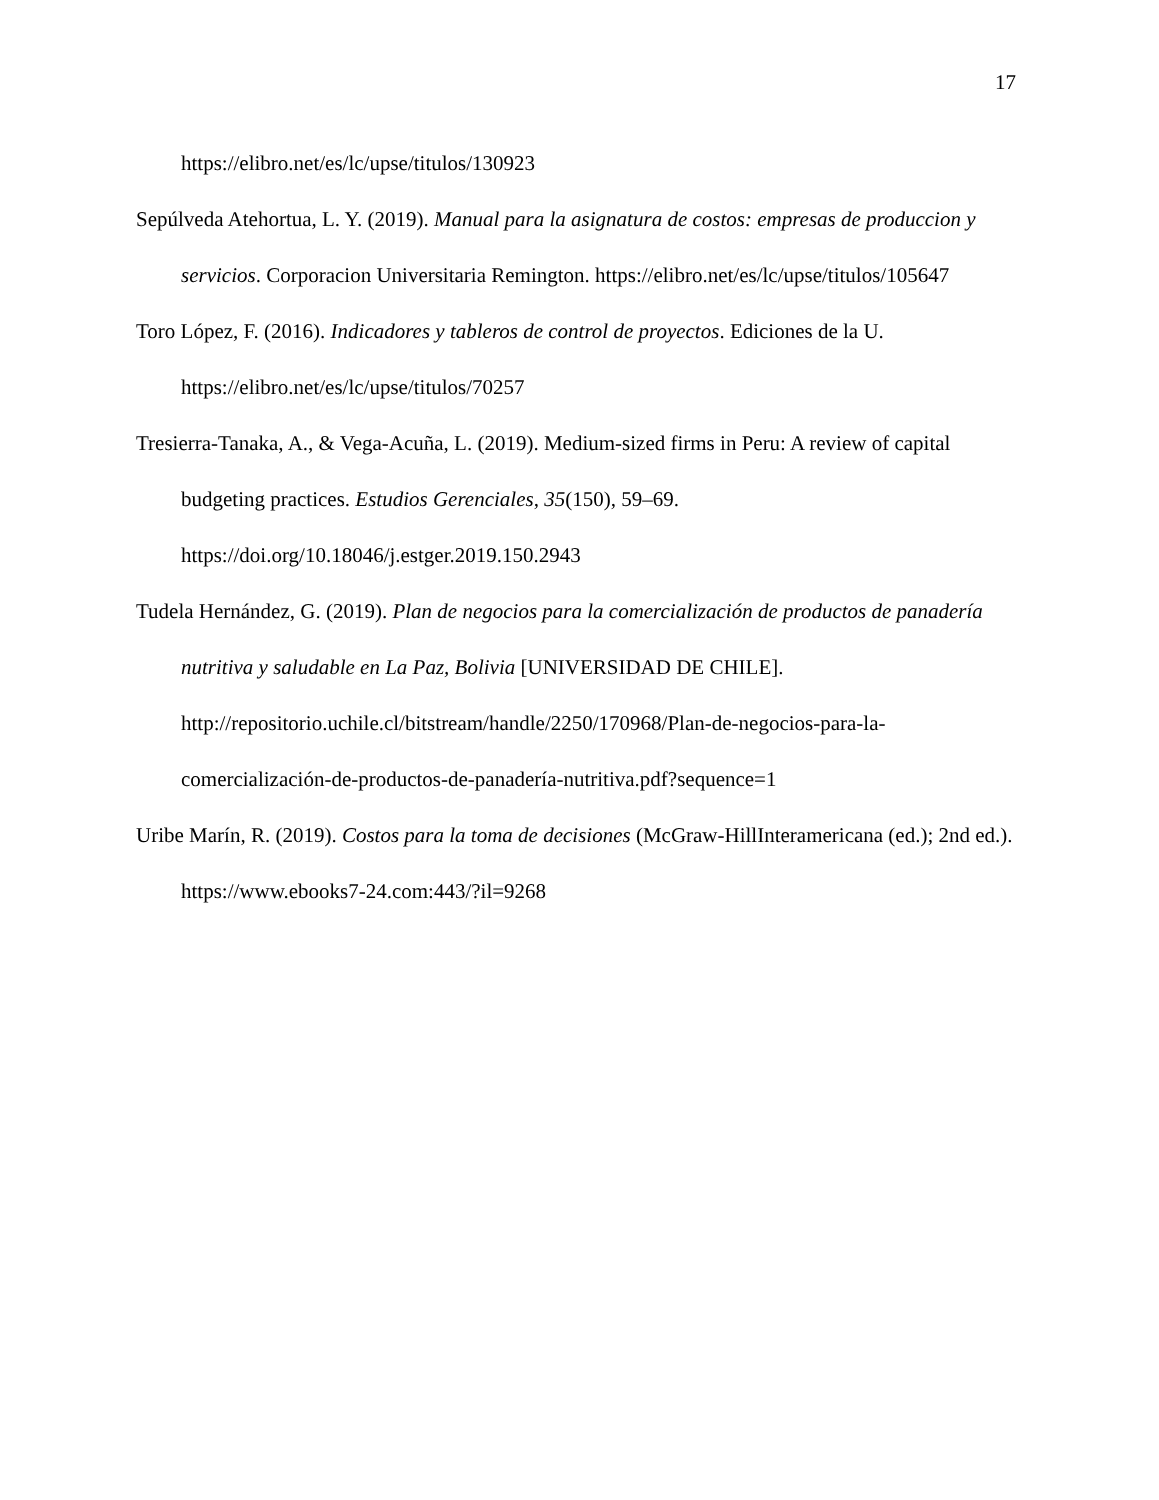17
https://elibro.net/es/lc/upse/titulos/130923
Sepúlveda Atehortua, L. Y. (2019). Manual para la asignatura de costos: empresas de produccion y servicios. Corporacion Universitaria Remington. https://elibro.net/es/lc/upse/titulos/105647
Toro López, F. (2016). Indicadores y tableros de control de proyectos. Ediciones de la U. https://elibro.net/es/lc/upse/titulos/70257
Tresierra-Tanaka, A., & Vega-Acuña, L. (2019). Medium-sized firms in Peru: A review of capital budgeting practices. Estudios Gerenciales, 35(150), 59–69. https://doi.org/10.18046/j.estger.2019.150.2943
Tudela Hernández, G. (2019). Plan de negocios para la comercialización de productos de panadería nutritiva y saludable en La Paz, Bolivia [UNIVERSIDAD DE CHILE]. http://repositorio.uchile.cl/bitstream/handle/2250/170968/Plan-de-negocios-para-la-comercialización-de-productos-de-panadería-nutritiva.pdf?sequence=1
Uribe Marín, R. (2019). Costos para la toma de decisiones (McGraw-HillInteramericana (ed.); 2nd ed.). https://www.ebooks7-24.com:443/?il=9268